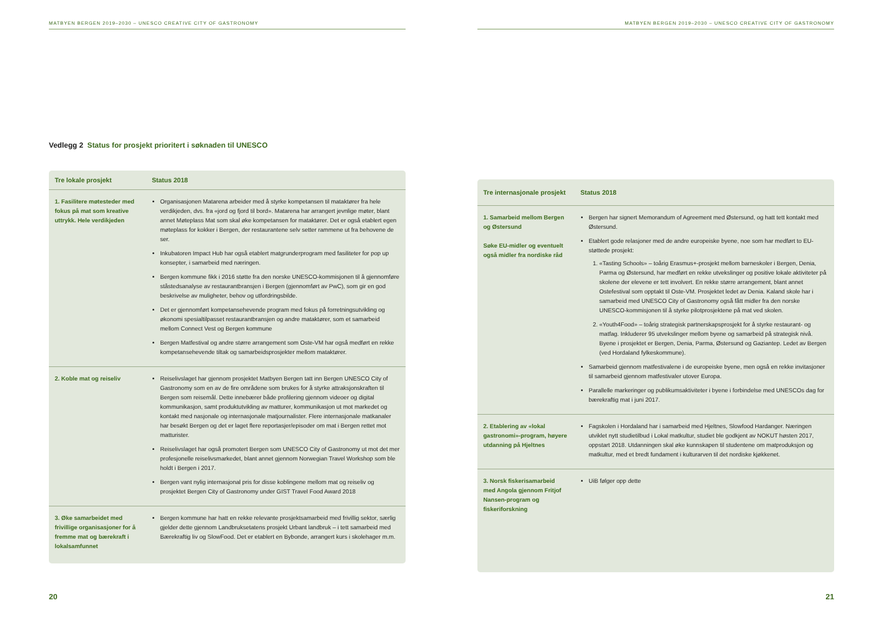MATBYEN BERGEN 2019–2030 – UNESCO CREATIVE CITY OF GASTRONOMY
Vedlegg 2 Status for prosjekt prioritert i søknaden til UNESCO
| Tre lokale prosjekt | Status 2018 |
| --- | --- |
| 1. Fasilitere møtesteder med fokus på mat som kreative uttrykk. Hele verdikjeden | Organisasjonen Matarena arbeider med å styrke kompetansen til mataktører fra hele verdikjeden, dvs. fra «jord og fjord til bord». Matarena har arrangert jevnlige møter, blant annet Møteplass Mat som skal øke kompetansen for mataktører. Det er også etablert egen møteplass for kokker i Bergen, der restaurantene selv setter rammene ut fra behovene de ser. Inkubatoren Impact Hub har også etablert matgrunderprogram med fasiliteter for pop up konsepter, i samarbeid med næringen. Bergen kommune fikk i 2016 støtte fra den norske UNESCO-kommisjonen til å gjennomføre ståstedsanalyse av restaurantbransjen i Bergen (gjennomført av PwC), som gir en god beskrivelse av muligheter, behov og utfordringsbilde. Det er gjennomført kompetansehevende program med fokus på forretningsutvikling og økonomi spesialtilpasset restaurantbransjen og andre mataktører, som et samarbeid mellom Connect Vest og Bergen kommune Bergen Matfestival og andre større arrangement som Oste-VM har også medført en rekke kompetansehevende tiltak og samarbeidsprosjekter mellom mataktører. |
| 2. Koble mat og reiseliv | Reiselivslaget har gjennom prosjektet Matbyen Bergen tatt inn Bergen UNESCO City of Gastronomy som en av de fire områdene som brukes for å styrke attraksjonskraften til Bergen som reisemål. Dette innebærer både profilering gjennom videoer og digital kommunikasjon, samt produktutvikling av matturer, kommunikasjon ut mot markedet og kontakt med nasjonale og internasjonale matjournalister. Flere internasjonale matkanaler har besøkt Bergen og det er laget flere reportasjer/episoder om mat i Bergen rettet mot matturister. Reiselivslaget har også promotert Bergen som UNESCO City of Gastronomy ut mot det mer profesjonelle reiselivsmarkedet, blant annet gjennom Norwegian Travel Workshop som ble holdt i Bergen i 2017. Bergen vant nylig internasjonal pris for disse koblingene mellom mat og reiseliv og prosjektet Bergen City of Gastronomy under GIST Travel Food Award 2018 |
| 3. Øke samarbeidet med frivillige organisasjoner for å fremme mat og bærekraft i lokalsamfunnet | Bergen kommune har hatt en rekke relevante prosjektsamarbeid med frivillig sektor, særlig gjelder dette gjennom Landbruksetatens prosjekt Urbant landbruk – i tett samarbeid med Bærekraftig liv og SlowFood. Det er etablert en Bybonde, arrangert kurs i skolehager m.m. |
20
MATBYEN BERGEN 2019–2030 – UNESCO CREATIVE CITY OF GASTRONOMY
| Tre internasjonale prosjekt | Status 2018 |
| --- | --- |
| 1. Samarbeid mellom Bergen og Østersund Søke EU-midler og eventuelt også midler fra nordiske råd | Bergen har signert Memorandum of Agreement med Østersund, og hatt tett kontakt med Østersund. Etablert gode relasjoner med de andre europeiske byene, noe som har medført to EU-støttede prosjekt: 1. «Tasting Schools» – toårig Erasmus+-prosjekt mellom barneskoler i Bergen, Denia, Parma og Østersund, har medført en rekke utvekslinger og positive lokale aktiviteter på skolene der elevene er tett involvert. En rekke større arrangement, blant annet Ostefestival som opptakt til Oste-VM. Prosjektet ledet av Denia. Kaland skole har i samarbeid med UNESCO City of Gastronomy også fått midler fra den norske UNESCO-kommisjonen til å styrke pilotprosjektene på mat ved skolen. 2. «Youth4Food» – toårig strategisk partnerskapsprosjekt for å styrke restaurant- og matfag. Inkluderer 95 utvekslinger mellom byene og samarbeid på strategisk nivå. Byene i prosjektet er Bergen, Denia, Parma, Østersund og Gaziantep. Ledet av Bergen (ved Hordaland fylkeskommune). Samarbeid gjennom matfestivalene i de europeiske byene, men også en rekke invitasjoner til samarbeid gjennom matfestivaler utover Europa. Parallelle markeringer og publikumsaktiviteter i byene i forbindelse med UNESCOs dag for bærekraftig mat i juni 2017. |
| 2. Etablering av «lokal gastronomi»-program, høyere utdanning på Hjeltnes | Fagskolen i Hordaland har i samarbeid med Hjeltnes, Slowfood Hardanger. Næringen utviklet nytt studietilbud i Lokal matkultur, studiet ble godkjent av NOKUT høsten 2017, oppstart 2018. Utdanningen skal øke kunnskapen til studentene om matproduksjon og matkultur, med et bredt fundament i kulturarven til det nordiske kjøkkenet. |
| 3. Norsk fiskerisamarbeid med Angola gjennom Fritjof Nansen-program og fiskeriforskning | UiB følger opp dette |
21